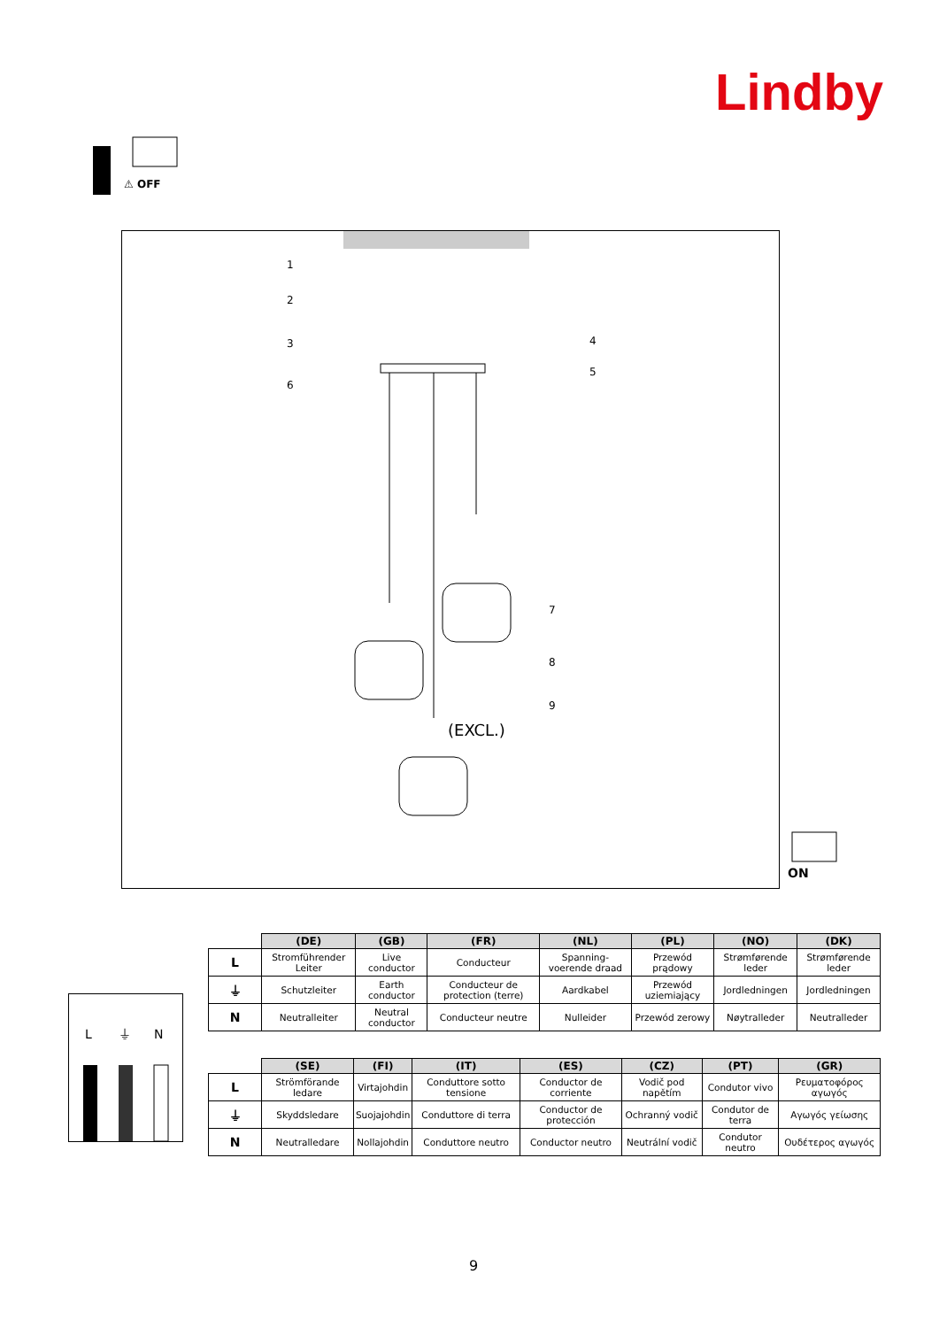Lindby
⚠ OFF
1
2
3
4
5
6
7
8
9
(EXCL.)
ON
L
⏚
N
| | (DE) | (GB) | (FR) | (NL) | (PL) | (NO) | (DK) |
| --- | --- | --- | --- | --- | --- | --- | --- |
| L | Stromführender Leiter | Live conductor | Conducteur | Spanning-voerende draad | Przewód prądowy | Strømførende leder | Strømførende leder |
| ⏚ | Schutzleiter | Earth conductor | Conducteur de protection (terre) | Aardkabel | Przewód uziemiający | Jordledningen | Jordledningen |
| N | Neutralleiter | Neutral conductor | Conducteur neutre | Nulleider | Przewód zerowy | Nøytralleder | Neutralleder |
| | (SE) | (FI) | (IT) | (ES) | (CZ) | (PT) | (GR) |
| --- | --- | --- | --- | --- | --- | --- | --- |
| L | Strömförande ledare | Virtajohdin | Conduttore sotto tensione | Conductor de corriente | Vodič pod napětím | Condutor vivo | Ρευματοφόρος αγωγός |
| ⏚ | Skyddsledare | Suojajohdin | Conduttore di terra | Conductor de protección | Ochranný vodič | Condutor de terra | Αγωγός γείωσης |
| N | Neutralledare | Nollajohdin | Conduttore neutro | Conductor neutro | Neutrální vodič | Condutor neutro | Ουδέτερος αγωγός |
9